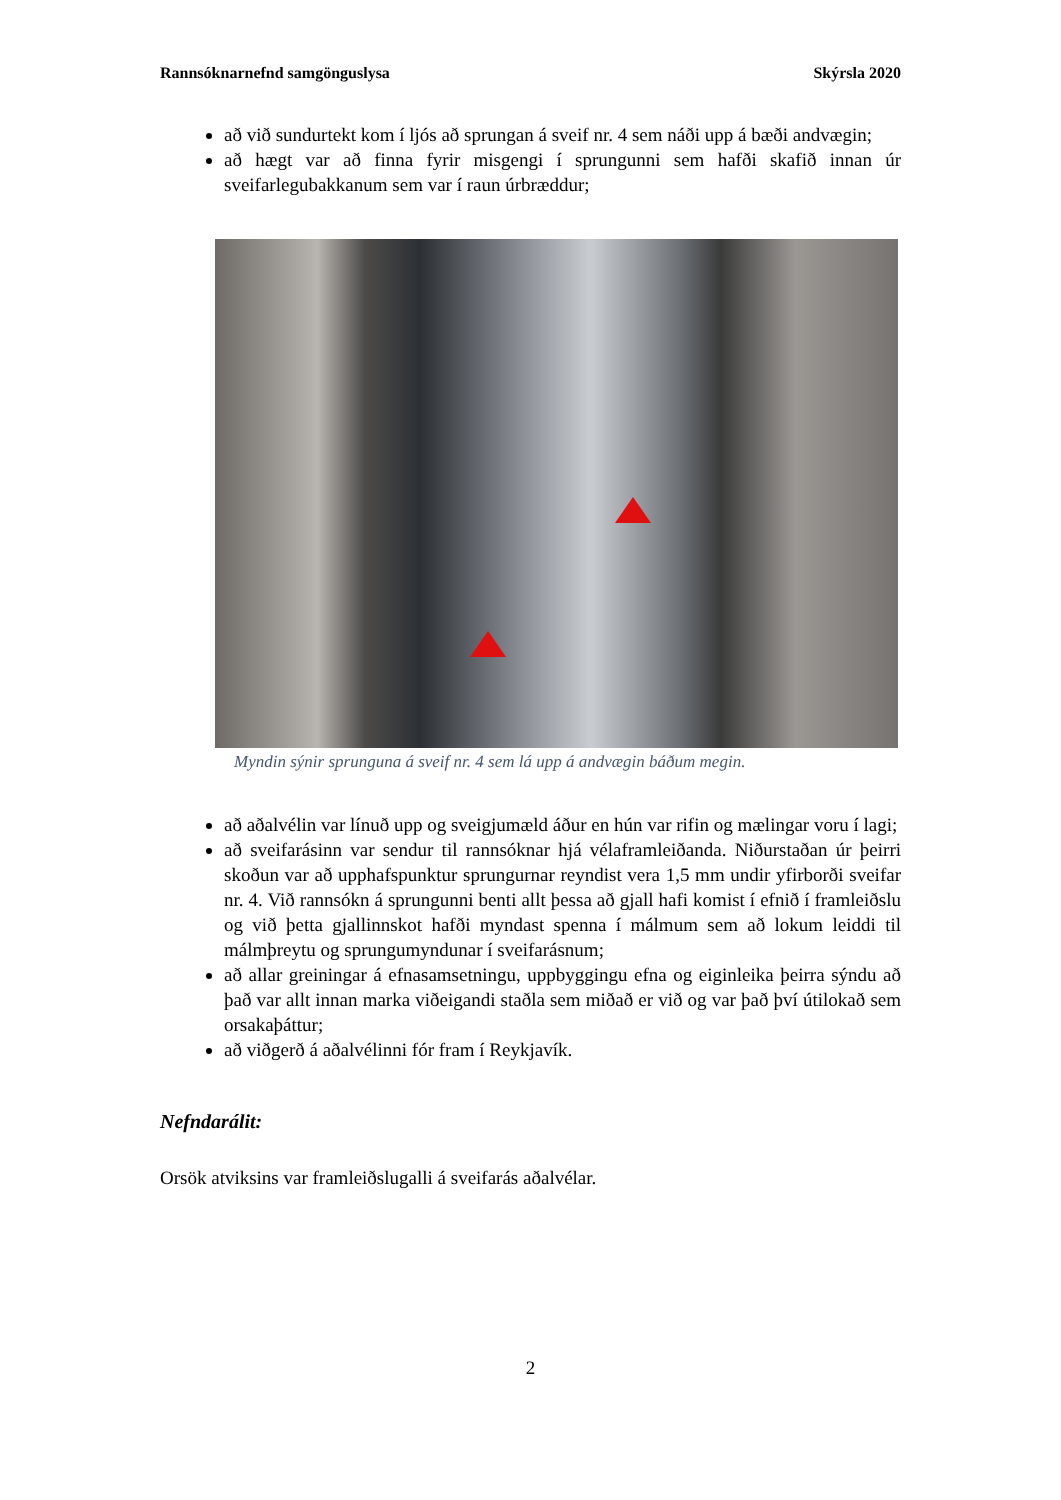Rannsóknarnefnd samgönguslysa Skýrsla 2020
að við sundurtekt kom í ljós að sprungan á sveif nr. 4 sem náði upp á bæði andvægin;
að hægt var að finna fyrir misgengi í sprungunni sem hafði skafið innan úr sveifarlegubakkanum sem var í raun úrbræddur;
Myndin sýnir sprunguna á sveif nr. 4 sem lá upp á andvægin báðum megin.
að aðalvélin var línuð upp og sveigjumæld áður en hún var rifin og mælingar voru í lagi;
að sveifarásinn var sendur til rannsóknar hjá vélaframleiðanda. Niðurstaðan úr þeirri skoðun var að upphafspunktur sprungurnar reyndist vera 1,5 mm undir yfirborði sveifar nr. 4. Við rannsókn á sprungunni benti allt þessa að gjall hafi komist í efnið í framleiðslu og við þetta gjallinnskot hafði myndast spenna í málmum sem að lokum leiddi til málmþreytu og sprungumyndunar í sveifarásnum;
að allar greiningar á efnasamsetningu, uppbyggingu efna og eiginleika þeirra sýndu að það var allt innan marka viðeigandi staðla sem miðað er við og var það því útilokað sem orsakaþáttur;
að viðgerð á aðalvélinni fór fram í Reykjavík.
Nefndarálit:
Orsök atviksins var framleiðslugalli á sveifarás aðalvélar.
2